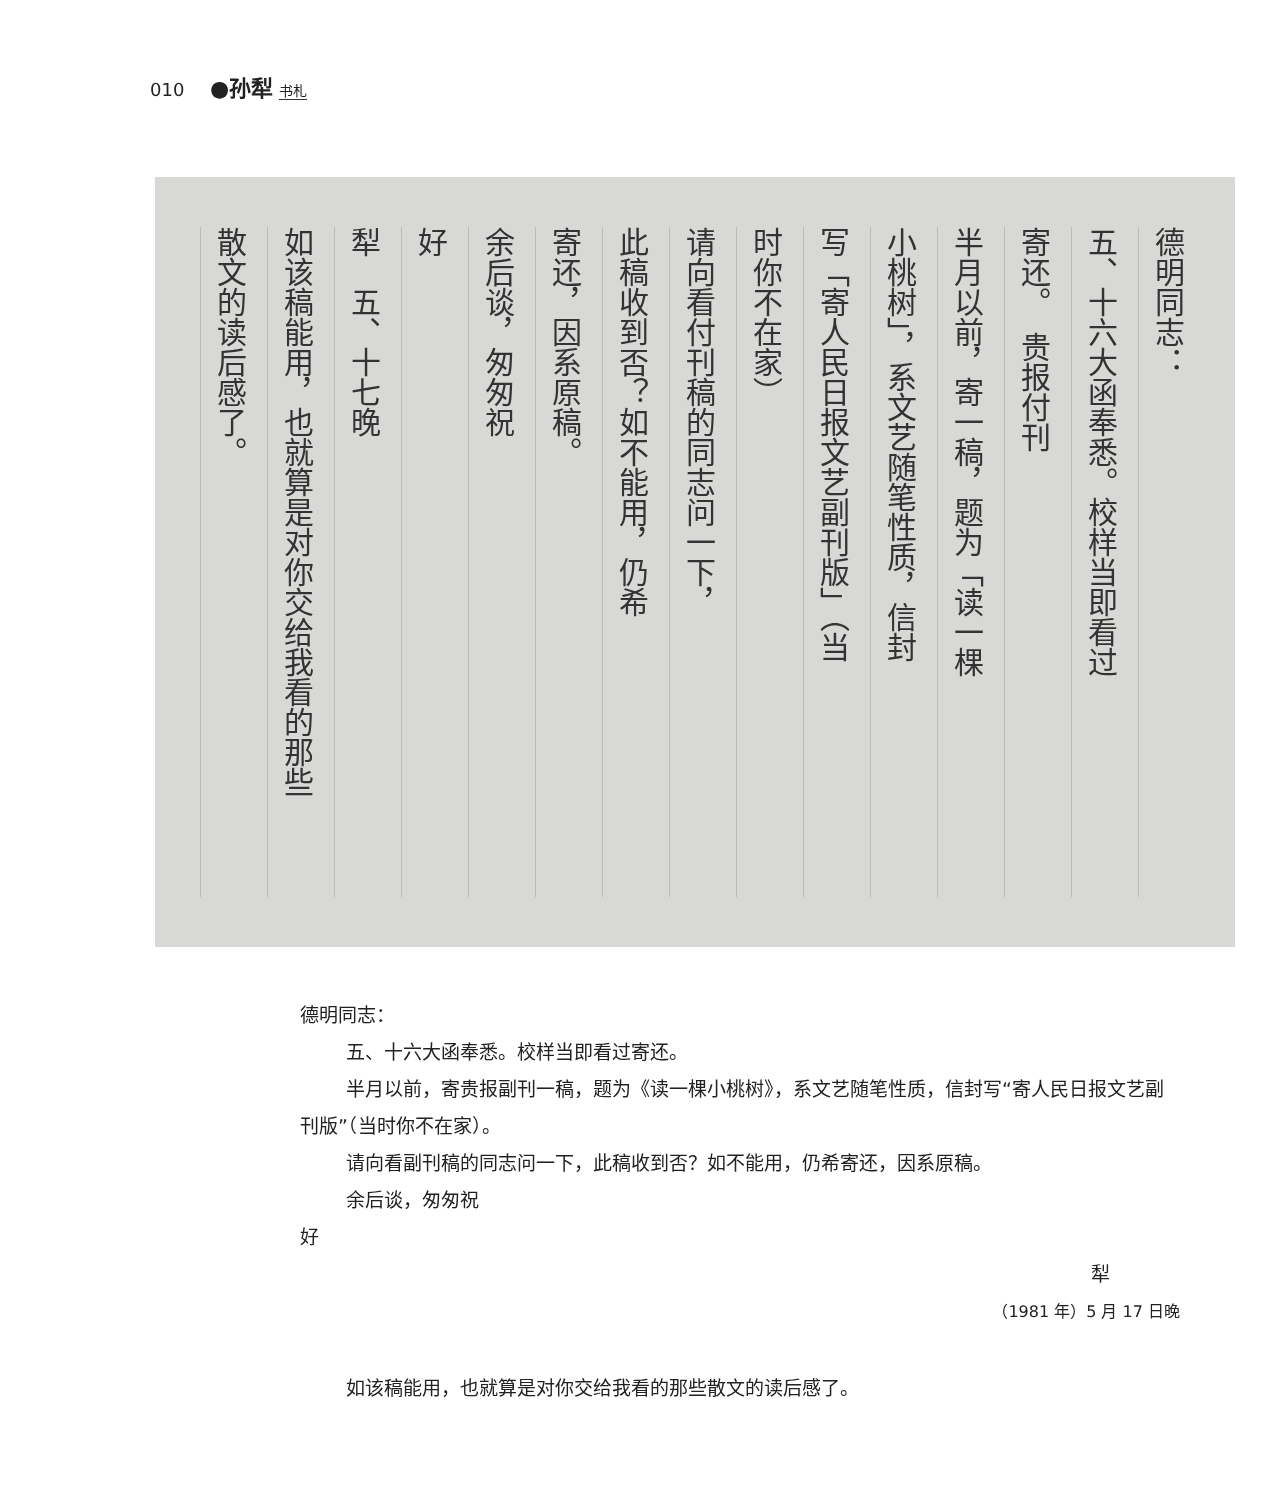010 ●孙犁 书札
德明同志：
五、十六大函奉悉。校样当即看过
寄还。　贵报付刊
半月以前，寄一稿，题为「读一棵
小桃树」，系文艺随笔性质，信封
写「寄人民日报文艺副刊版」（当
时你不在家）
请向看付刊稿的同志问一下，
此稿收到否？如不能用，仍希
寄还，因系原稿。
余后谈，匆匆祝
好
犁　五、十七晚
如该稿能用，也就算是对你交给我看的那些
散文的读后感了。
德明同志：
五、十六大函奉悉。校样当即看过寄还。
半月以前，寄贵报副刊一稿，题为《读一棵小桃树》，系文艺随笔性质，信封写“寄人民日报文艺副刊版”（当时你不在家）。
请向看副刊稿的同志问一下，此稿收到否？如不能用，仍希寄还，因系原稿。
余后谈，匆匆祝
好
犁
（1981 年）5 月 17 日晚
如该稿能用，也就算是对你交给我看的那些散文的读后感了。